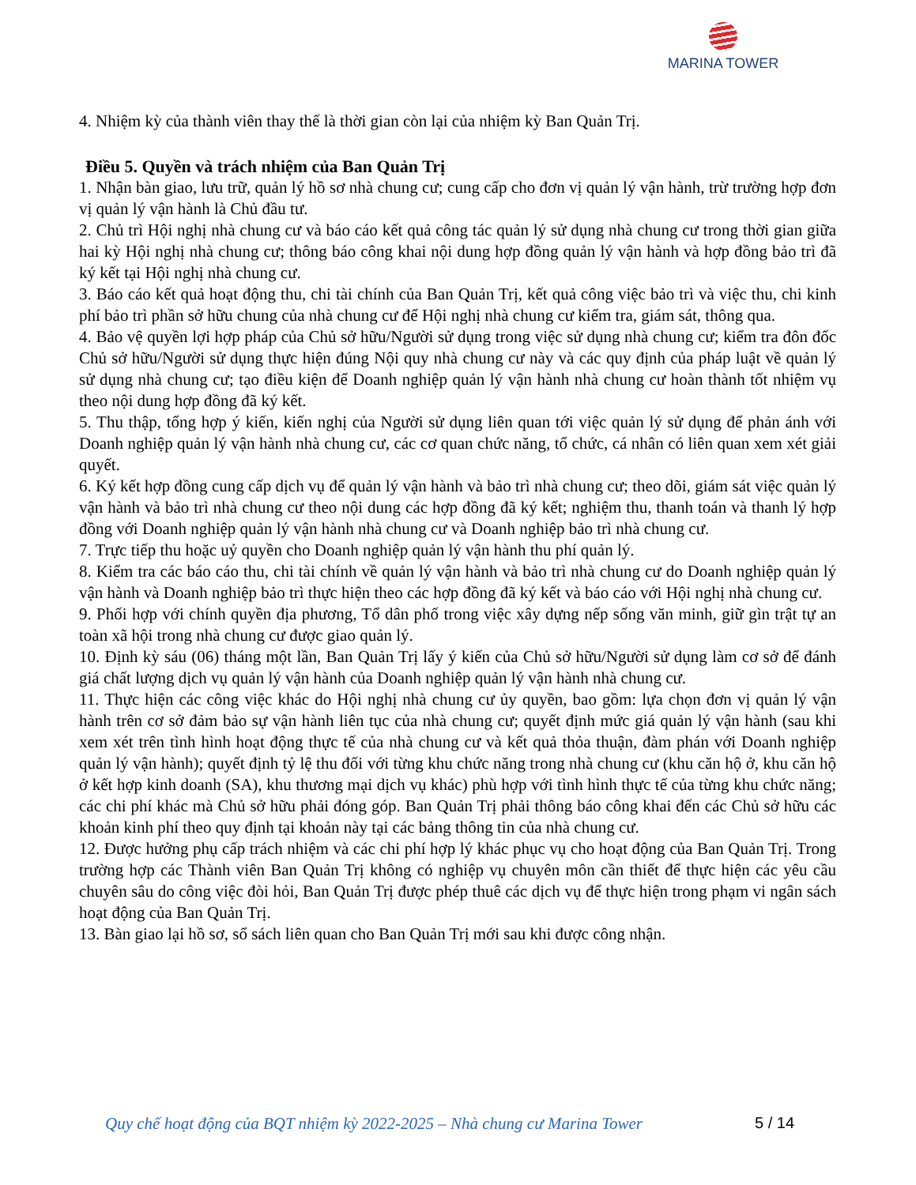MARINA TOWER
4. Nhiệm kỳ của thành viên thay thế là thời gian còn lại của nhiệm kỳ Ban Quản Trị.
Điều 5. Quyền và trách nhiệm của Ban Quản Trị
1. Nhận bàn giao, lưu trữ, quản lý hồ sơ nhà chung cư; cung cấp cho đơn vị quản lý vận hành, trừ trường hợp đơn vị quản lý vận hành là Chủ đầu tư.
2. Chủ trì Hội nghị nhà chung cư và báo cáo kết quả công tác quản lý sử dụng nhà chung cư trong thời gian giữa hai kỳ Hội nghị nhà chung cư; thông báo công khai nội dung hợp đồng quản lý vận hành và hợp đồng bảo trì đã ký kết tại Hội nghị nhà chung cư.
3. Báo cáo kết quả hoạt động thu, chi tài chính của Ban Quản Trị, kết quả công việc bảo trì và việc thu, chi kinh phí bảo trì phần sở hữu chung của nhà chung cư để Hội nghị nhà chung cư kiểm tra, giám sát, thông qua.
4. Bảo vệ quyền lợi hợp pháp của Chủ sở hữu/Người sử dụng trong việc sử dụng nhà chung cư; kiểm tra đôn đốc Chủ sở hữu/Người sử dụng thực hiện đúng Nội quy nhà chung cư này và các quy định của pháp luật về quản lý sử dụng nhà chung cư; tạo điều kiện để Doanh nghiệp quản lý vận hành nhà chung cư hoàn thành tốt nhiệm vụ theo nội dung hợp đồng đã ký kết.
5. Thu thập, tổng hợp ý kiến, kiến nghị của Người sử dụng liên quan tới việc quản lý sử dụng để phản ánh với Doanh nghiệp quản lý vận hành nhà chung cư, các cơ quan chức năng, tổ chức, cá nhân có liên quan xem xét giải quyết.
6. Ký kết hợp đồng cung cấp dịch vụ để quản lý vận hành và bảo trì nhà chung cư; theo dõi, giám sát việc quản lý vận hành và bảo trì nhà chung cư theo nội dung các hợp đồng đã ký kết; nghiệm thu, thanh toán và thanh lý hợp đồng với Doanh nghiệp quản lý vận hành nhà chung cư và Doanh nghiệp bảo trì nhà chung cư.
7. Trực tiếp thu hoặc uỷ quyền cho Doanh nghiệp quản lý vận hành thu phí quản lý.
8. Kiểm tra các báo cáo thu, chi tài chính về quản lý vận hành và bảo trì nhà chung cư do Doanh nghiệp quản lý vận hành và Doanh nghiệp bảo trì thực hiện theo các hợp đồng đã ký kết và báo cáo với Hội nghị nhà chung cư.
9. Phối hợp với chính quyền địa phương, Tổ dân phố trong việc xây dựng nếp sống văn minh, giữ gìn trật tự an toàn xã hội trong nhà chung cư được giao quản lý.
10. Định kỳ sáu (06) tháng một lần, Ban Quản Trị lấy ý kiến của Chủ sở hữu/Người sử dụng làm cơ sở để đánh giá chất lượng dịch vụ quản lý vận hành của Doanh nghiệp quản lý vận hành nhà chung cư.
11. Thực hiện các công việc khác do Hội nghị nhà chung cư ủy quyền, bao gồm: lựa chọn đơn vị quản lý vận hành trên cơ sở đảm bảo sự vận hành liên tục của nhà chung cư; quyết định mức giá quản lý vận hành (sau khi xem xét trên tình hình hoạt động thực tế của nhà chung cư và kết quả thỏa thuận, đàm phán với Doanh nghiệp quản lý vận hành); quyết định tỷ lệ thu đối với từng khu chức năng trong nhà chung cư (khu căn hộ ở, khu căn hộ ở kết hợp kinh doanh (SA), khu thương mại dịch vụ khác) phù hợp với tình hình thực tế của từng khu chức năng; các chi phí khác mà Chủ sở hữu phải đóng góp. Ban Quản Trị phải thông báo công khai đến các Chủ sở hữu các khoản kinh phí theo quy định tại khoản này tại các bảng thông tin của nhà chung cư.
12. Được hưởng phụ cấp trách nhiệm và các chi phí hợp lý khác phục vụ cho hoạt động của Ban Quản Trị. Trong trường hợp các Thành viên Ban Quản Trị không có nghiệp vụ chuyên môn cần thiết để thực hiện các yêu cầu chuyên sâu do công việc đòi hỏi, Ban Quản Trị được phép thuê các dịch vụ để thực hiện trong phạm vi ngân sách hoạt động của Ban Quản Trị.
13. Bàn giao lại hồ sơ, sổ sách liên quan cho Ban Quản Trị mới sau khi được công nhận.
Quy chế hoạt động của BQT nhiệm kỳ 2022-2025 – Nhà chung cư Marina Tower
5 / 14